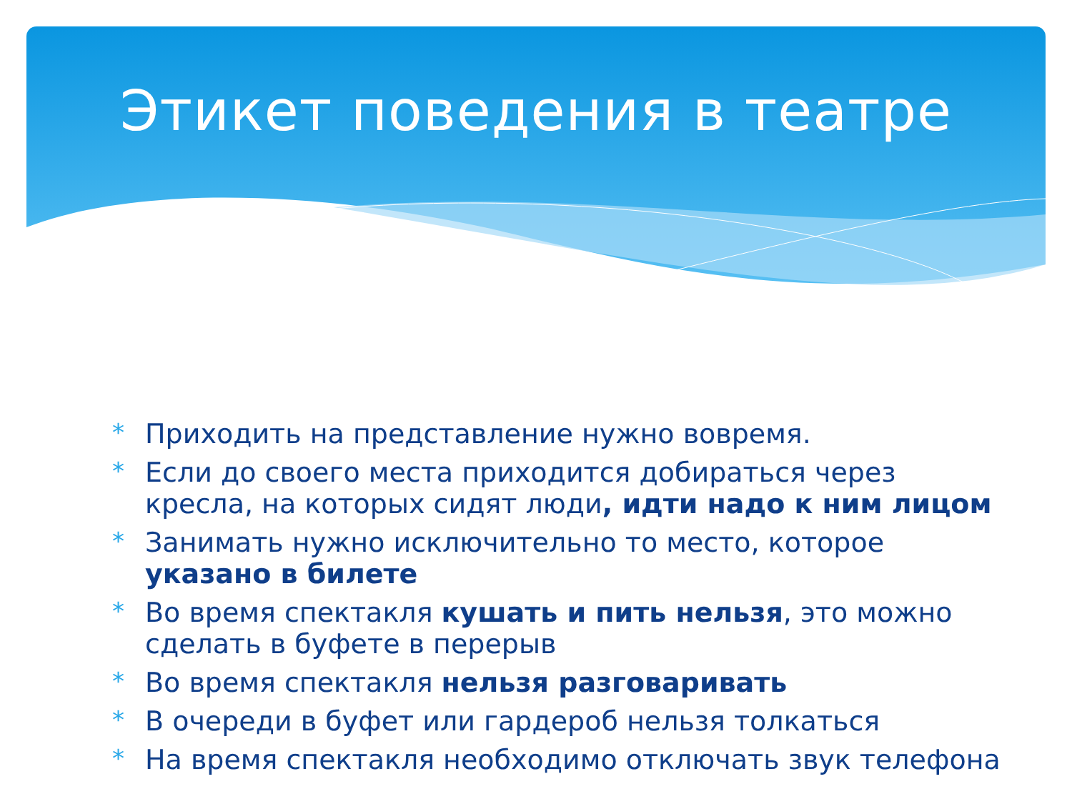Этикет поведения в театре
* Приходить на представление нужно вовремя.
* Если до своего места приходится добираться через кресла, на которых сидят люди, идти надо к ним лицом
* Занимать нужно исключительно то место, которое указано в билете
* Во время спектакля кушать и пить нельзя, это можно сделать в буфете в перерыв
* Во время спектакля нельзя разговаривать
* В очереди в буфет или гардероб нельзя толкаться
* На время спектакля необходимо отключать звук телефона